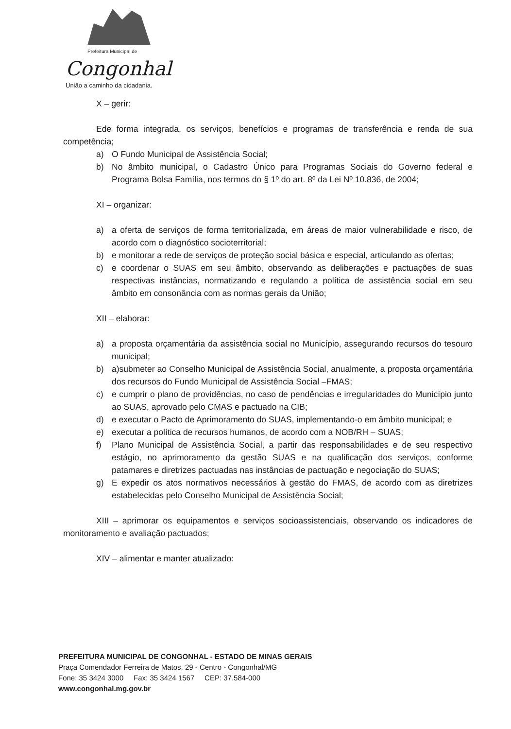Prefeitura Municipal de
Congonhal
União a caminho da cidadania.
X – gerir:
Ede forma integrada, os serviços, benefícios e programas de transferência e renda de sua competência;
a) O Fundo Municipal de Assistência Social;
b) No âmbito municipal, o Cadastro Único para Programas Sociais do Governo federal e Programa Bolsa Família, nos termos do § 1º do art. 8º da Lei Nº 10.836, de 2004;
XI – organizar:
a) a oferta de serviços de forma territorializada, em áreas de maior vulnerabilidade e risco, de acordo com o diagnóstico socioterritorial;
b) e monitorar a rede de serviços de proteção social básica e especial, articulando as ofertas;
c) e coordenar o SUAS em seu âmbito, observando as deliberações e pactuações de suas respectivas instâncias, normatizando e regulando a política de assistência social em seu âmbito em consonância com as normas gerais da União;
XII – elaborar:
a) a proposta orçamentária da assistência social no Município, assegurando recursos do tesouro municipal;
b) a)submeter ao Conselho Municipal de Assistência Social, anualmente, a proposta orçamentária dos recursos do Fundo Municipal de Assistência Social –FMAS;
c) e cumprir o plano de providências, no caso de pendências e irregularidades do Município junto ao SUAS, aprovado pelo CMAS e pactuado na CIB;
d) e executar o Pacto de Aprimoramento do SUAS, implementando-o em âmbito municipal; e
e) executar a política de recursos humanos, de acordo com a NOB/RH – SUAS;
f) Plano Municipal de Assistência Social, a partir das responsabilidades e de seu respectivo estágio, no aprimoramento da gestão SUAS e na qualificação dos serviços, conforme patamares e diretrizes pactuadas nas instâncias de pactuação e negociação do SUAS;
g) E expedir os atos normativos necessários à gestão do FMAS, de acordo com as diretrizes estabelecidas pelo Conselho Municipal de Assistência Social;
XIII – aprimorar os equipamentos e serviços socioassistenciais, observando os indicadores de monitoramento e avaliação pactuados;
XIV – alimentar e manter atualizado:
PREFEITURA MUNICIPAL DE CONGONHAL - ESTADO DE MINAS GERAIS
Praça Comendador Ferreira de Matos, 29 - Centro - Congonhal/MG
Fone: 35 3424 3000 Fax: 35 3424 1567 CEP: 37.584-000
www.congonhal.mg.gov.br